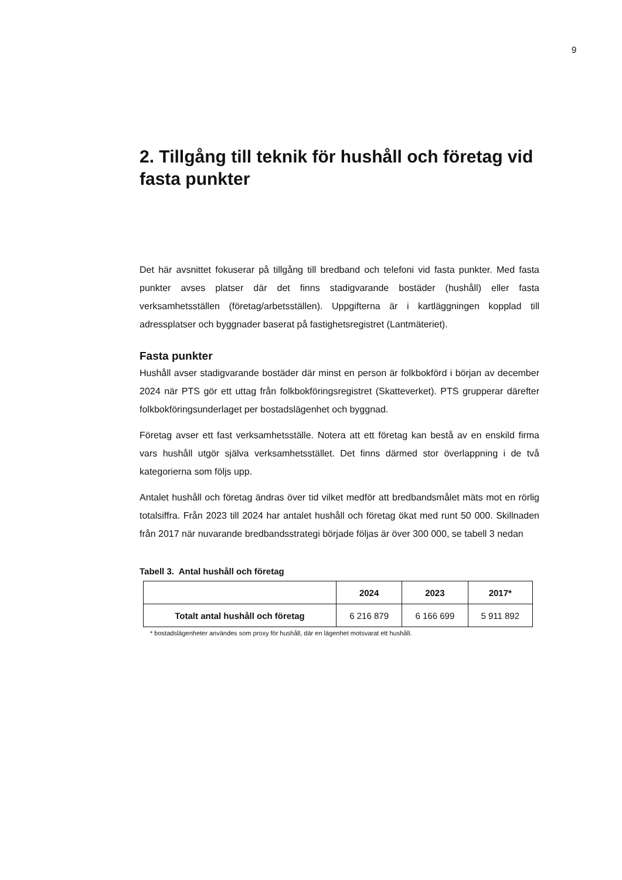9
2. Tillgång till teknik för hushåll och företag vid fasta punkter
Det här avsnittet fokuserar på tillgång till bredband och telefoni vid fasta punkter. Med fasta punkter avses platser där det finns stadigvarande bostäder (hushåll) eller fasta verksamhetsställen (företag/arbetsställen). Uppgifterna är i kartläggningen kopplad till adressplatser och byggnader baserat på fastighetsregistret (Lantmäteriet).
Fasta punkter
Hushåll avser stadigvarande bostäder där minst en person är folkbokförd i början av december 2024 när PTS gör ett uttag från folkbokföringsregistret (Skatteverket). PTS grupperar därefter folkbokföringsunderlaget per bostadslägenhet och byggnad.
Företag avser ett fast verksamhetsställe. Notera att ett företag kan bestå av en enskild firma vars hushåll utgör själva verksamhetsstället. Det finns därmed stor överlappning i de två kategorierna som följs upp.
Antalet hushåll och företag ändras över tid vilket medför att bredbandsmålet mäts mot en rörlig totalsiffra. Från 2023 till 2024 har antalet hushåll och företag ökat med runt 50 000. Skillnaden från 2017 när nuvarande bredbandsstrategi började följas är över 300 000, se tabell 3 nedan
Tabell 3. Antal hushåll och företag
| | 2024 | 2023 | 2017* |
| --- | --- | --- | --- |
| Totalt antal hushåll och företag | 6 216 879 | 6 166 699 | 5 911 892 |
* bostadslägenheter användes som proxy för hushåll, där en lägenhet motsvarat ett hushåll.